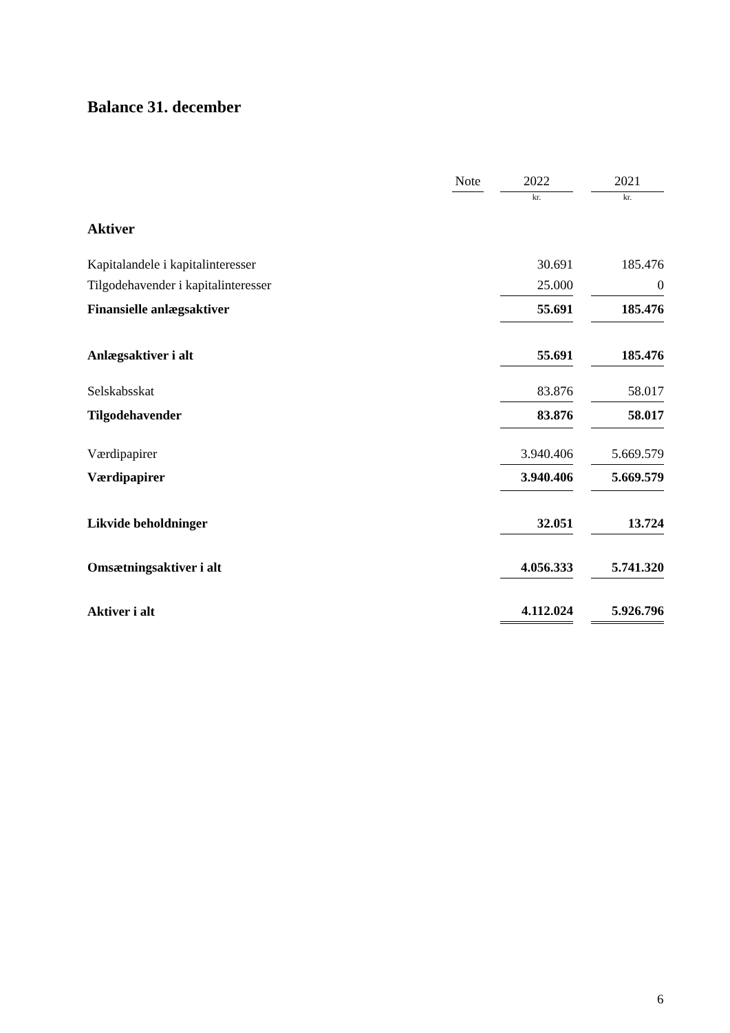Balance 31. december
| | Note | | 2022 | | 2021 |
| --- | --- | --- | --- | --- | --- |
| | | | kr. | | kr. |
| Aktiver | | | | | |
| Kapitalandele i kapitalinteresser | | | 30.691 | | 185.476 |
| Tilgodehavender i kapitalinteresser | | | 25.000 | | 0 |
| Finansielle anlægsaktiver | | | 55.691 | | 185.476 |
| Anlægsaktiver i alt | | | 55.691 | | 185.476 |
| Selskabsskat | | | 83.876 | | 58.017 |
| Tilgodehavender | | | 83.876 | | 58.017 |
| Værdipapirer | | | 3.940.406 | | 5.669.579 |
| Værdipapirer | | | 3.940.406 | | 5.669.579 |
| Likvide beholdninger | | | 32.051 | | 13.724 |
| Omsætningsaktiver i alt | | | 4.056.333 | | 5.741.320 |
| Aktiver i alt | | | 4.112.024 | | 5.926.796 |
6